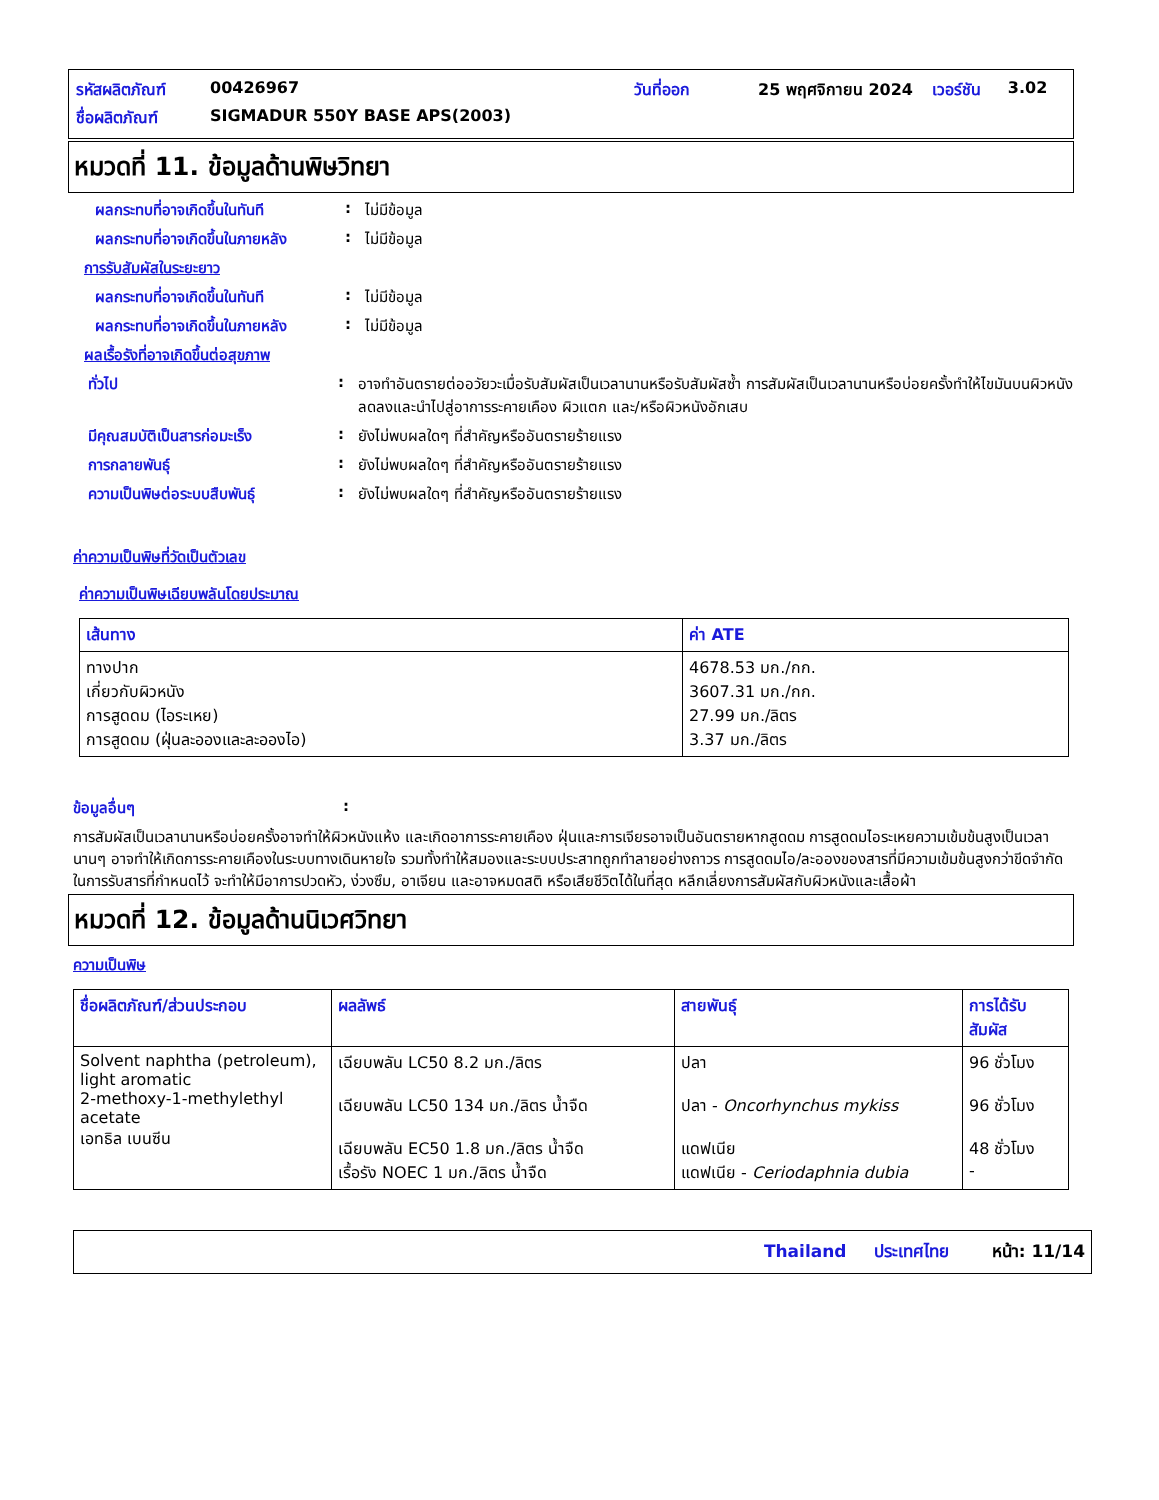| รหัสผลิตภัณฑ์ | 00426967 | วันที่ออก | 25 พฤศจิกายน 2024 | เวอร์ชัน | 3.02 |
| ชื่อผลิตภัณฑ์ | SIGMADUR 550Y BASE APS(2003) | | | | |
หมวดที่ 11. ข้อมูลด้านพิษวิทยา
ผลกระทบที่อาจเกิดขึ้นในทันที
: ไม่มีข้อมูล
ผลกระทบที่อาจเกิดขึ้นในภายหลัง
: ไม่มีข้อมูล
การรับสัมผัสในระยะยาว
ผลกระทบที่อาจเกิดขึ้นในทันที
: ไม่มีข้อมูล
ผลกระทบที่อาจเกิดขึ้นในภายหลัง
: ไม่มีข้อมูล
ผลเรื้อรังที่อาจเกิดขึ้นต่อสุขภาพ
ทั่วไป : อาจทำอันตรายต่ออวัยวะเมื่อรับสัมผัสเป็นเวลานานหรือรับสัมผัสซ้ำ การสัมผัสเป็นเวลานานหรือบ่อยครั้งทำให้ไขมันบนผิวหนังลดลงและนำไปสู่อาการระคายเคือง ผิวแตก และ/หรือผิวหนังอักเสบ
มีคุณสมบัติเป็นสารก่อมะเร็ง : ยังไม่พบผลใดๆ ที่สำคัญหรืออันตรายร้ายแรง
การกลายพันธุ์ : ยังไม่พบผลใดๆ ที่สำคัญหรืออันตรายร้ายแรง
ความเป็นพิษต่อระบบสืบพันธุ์ : ยังไม่พบผลใดๆ ที่สำคัญหรืออันตรายร้ายแรง
ค่าความเป็นพิษที่วัดเป็นตัวเลข
ค่าความเป็นพิษเฉียบพลันโดยประมาณ
| เส้นทาง | ค่า ATE |
| --- | --- |
| ทางปาก เกี่ยวกับผิวหนัง การสูดดม (ไอระเหย) การสูดดม (ฝุ่นละอองและละอองไอ) | 4678.53 มก./กก. 3607.31 มก./กก. 27.99 มก./ลิตร 3.37 มก./ลิตร |
ข้อมูลอื่นๆ :
การสัมผัสเป็นเวลานานหรือบ่อยครั้งอาจทำให้ผิวหนังแห้ง และเกิดอาการระคายเคือง ฝุ่นและการเจียรอาจเป็นอันตรายหากสูดดม การสูดดมไอระเหยความเข้มข้นสูงเป็นเวลานานๆ อาจทำให้เกิดการระคายเคืองในระบบทางเดินหายใจ รวมทั้งทำให้สมองและระบบประสาทถูกทำลายอย่างถาวร การสูดดมไอ/ละอองของสารที่มีความเข้มข้นสูงกว่าขีดจำกัดในการรับสารที่กำหนดไว้ จะทำให้มีอาการปวดหัว, ง่วงซึม, อาเจียน และอาจหมดสติ หรือเสียชีวิตได้ในที่สุด หลีกเลี่ยงการสัมผัสกับผิวหนังและเสื้อผ้า
หมวดที่ 12. ข้อมูลด้านนิเวศวิทยา
ความเป็นพิษ
| ชื่อผลิตภัณฑ์/ส่วนประกอบ | ผลลัพธ์ | สายพันธุ์ | การได้รับสัมผัส |
| --- | --- | --- | --- |
| Solvent naphtha (petroleum), light aromatic 2-methoxy-1-methylethyl acetate เอทธิล เบนซีน | เฉียบพลัน LC50 8.2 มก./ลิตร เฉียบพลัน LC50 134 มก./ลิตร น้ำจืด เฉียบพลัน EC50 1.8 มก./ลิตร น้ำจืด เรื้อรัง NOEC 1 มก./ลิตร น้ำจืด | ปลา ปลา - Oncorhynchus mykiss แดฟเนีย แดฟเนีย - Ceriodaphnia dubia | 96 ชั่วโมง 96 ชั่วโมง 48 ชั่วโมง - |
Thailand ประเทศไทย หน้า: 11/14